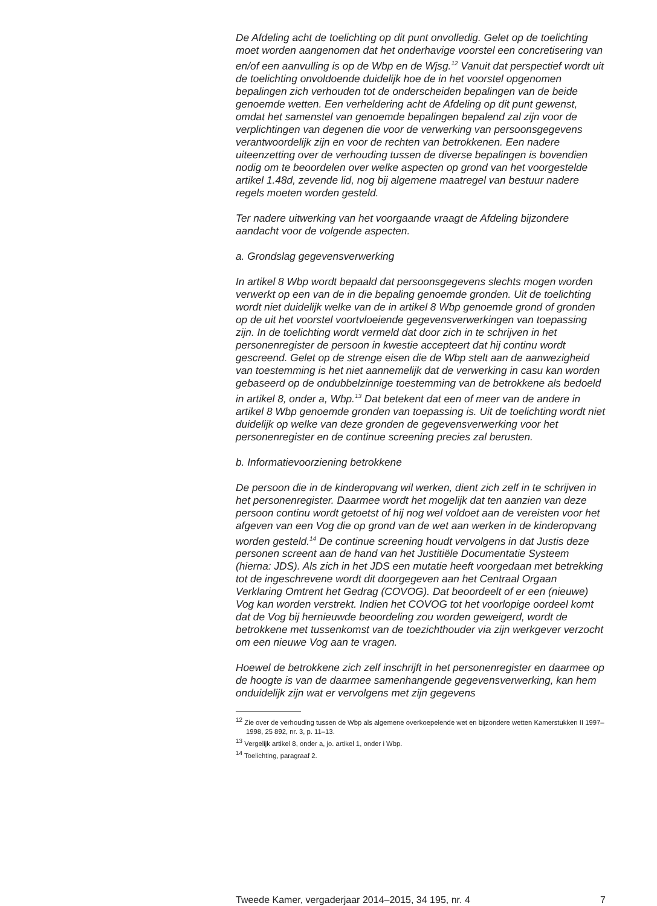De Afdeling acht de toelichting op dit punt onvolledig. Gelet op de toelichting moet worden aangenomen dat het onderhavige voorstel een concretisering van en/of een aanvulling is op de Wbp en de Wjsg.<sup>12</sup> Vanuit dat perspectief wordt uit de toelichting onvoldoende duidelijk hoe de in het voorstel opgenomen bepalingen zich verhouden tot de onderscheiden bepalingen van de beide genoemde wetten. Een verheldering acht de Afdeling op dit punt gewenst, omdat het samenstel van genoemde bepalingen bepalend zal zijn voor de verplichtingen van degenen die voor de verwerking van persoonsgegevens verantwoordelijk zijn en voor de rechten van betrokkenen. Een nadere uiteenzetting over de verhouding tussen de diverse bepalingen is bovendien nodig om te beoordelen over welke aspecten op grond van het voorgestelde artikel 1.48d, zevende lid, nog bij algemene maatregel van bestuur nadere regels moeten worden gesteld.
Ter nadere uitwerking van het voorgaande vraagt de Afdeling bijzondere aandacht voor de volgende aspecten.
a. Grondslag gegevensverwerking
In artikel 8 Wbp wordt bepaald dat persoonsgegevens slechts mogen worden verwerkt op een van de in die bepaling genoemde gronden. Uit de toelichting wordt niet duidelijk welke van de in artikel 8 Wbp genoemde grond of gronden op de uit het voorstel voortvloeiende gegevensverwerkingen van toepassing zijn. In de toelichting wordt vermeld dat door zich in te schrijven in het personenregister de persoon in kwestie accepteert dat hij continu wordt gescreend. Gelet op de strenge eisen die de Wbp stelt aan de aanwezigheid van toestemming is het niet aannemelijk dat de verwerking in casu kan worden gebaseerd op de ondubbelzinnige toestemming van de betrokkene als bedoeld in artikel 8, onder a, Wbp.<sup>13</sup> Dat betekent dat een of meer van de andere in artikel 8 Wbp genoemde gronden van toepassing is. Uit de toelichting wordt niet duidelijk op welke van deze gronden de gegevensverwerking voor het personenregister en de continue screening precies zal berusten.
b. Informatievoorziening betrokkene
De persoon die in de kinderopvang wil werken, dient zich zelf in te schrijven in het personenregister. Daarmee wordt het mogelijk dat ten aanzien van deze persoon continu wordt getoetst of hij nog wel voldoet aan de vereisten voor het afgeven van een Vog die op grond van de wet aan werken in de kinderopvang worden gesteld.<sup>14</sup> De continue screening houdt vervolgens in dat Justis deze personen screent aan de hand van het Justitiële Documentatie Systeem (hierna: JDS). Als zich in het JDS een mutatie heeft voorgedaan met betrekking tot de ingeschrevene wordt dit doorgegeven aan het Centraal Orgaan Verklaring Omtrent het Gedrag (COVOG). Dat beoordeelt of er een (nieuwe) Vog kan worden verstrekt. Indien het COVOG tot het voorlopige oordeel komt dat de Vog bij hernieuwde beoordeling zou worden geweigerd, wordt de betrokkene met tussenkomst van de toezichthouder via zijn werkgever verzocht om een nieuwe Vog aan te vragen.
Hoewel de betrokkene zich zelf inschrijft in het personenregister en daarmee op de hoogte is van de daarmee samenhangende gegevensverwerking, kan hem onduidelijk zijn wat er vervolgens met zijn gegevens
<sup>12</sup> Zie over de verhouding tussen de Wbp als algemene overkoepelende wet en bijzondere wetten Kamerstukken II 1997–1998, 25 892, nr. 3, p. 11–13.
<sup>13</sup> Vergelijk artikel 8, onder a, jo. artikel 1, onder i Wbp.
<sup>14</sup> Toelichting, paragraaf 2.
Tweede Kamer, vergaderjaar 2014–2015, 34 195, nr. 4 7